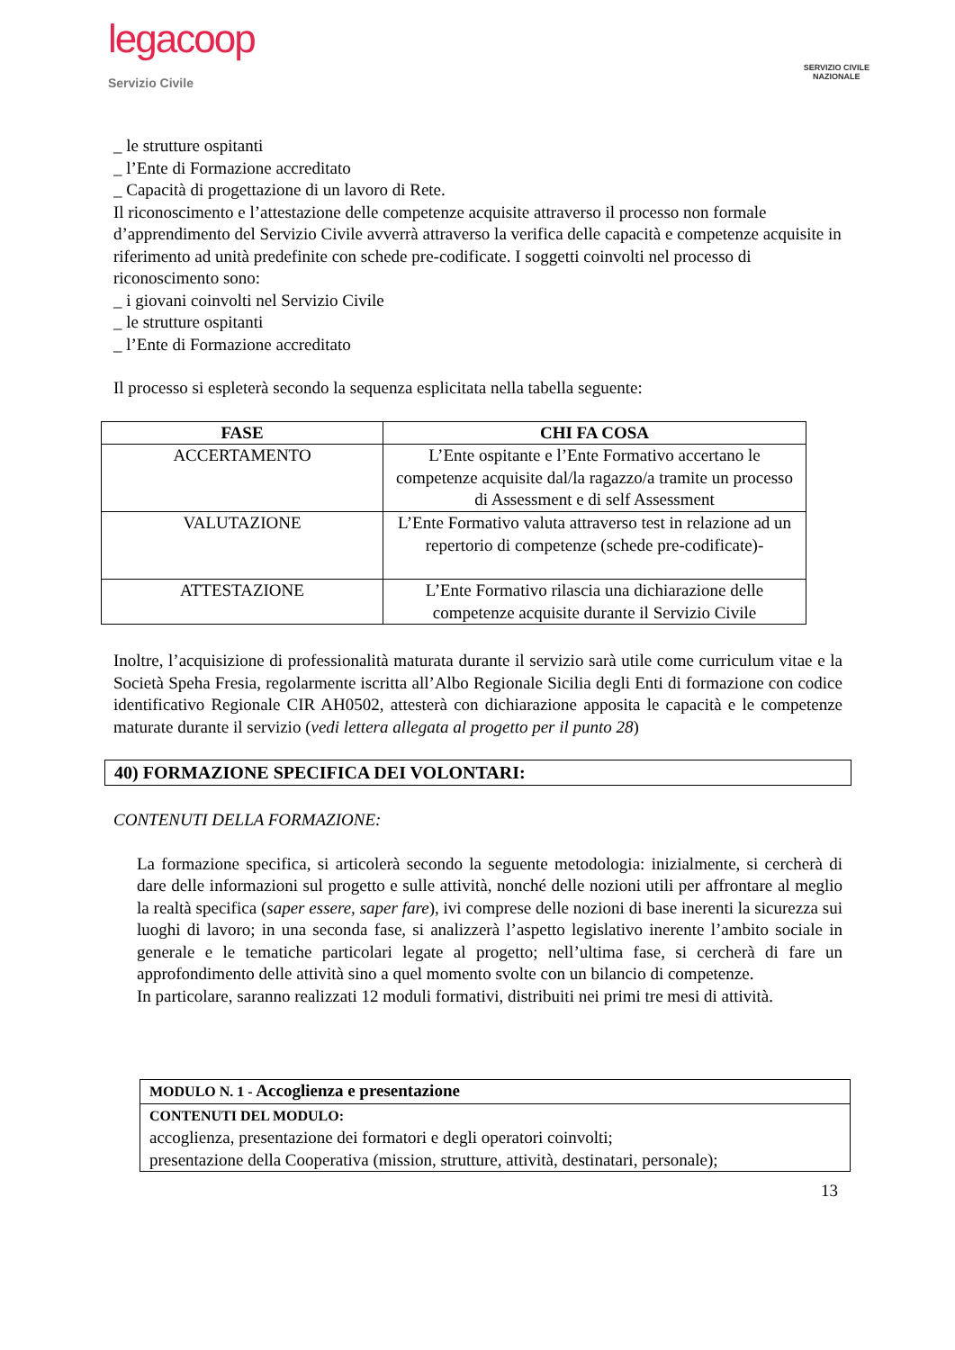legacoop
Servizio Civile
SERVIZIO CIVILE
NAZIONALE
_ le strutture ospitanti
_ l’Ente di Formazione accreditato
_ Capacità di progettazione di un lavoro di Rete.
Il riconoscimento e l’attestazione delle competenze acquisite attraverso il processo non formale d’apprendimento del Servizio Civile avverrà attraverso la verifica delle capacità e competenze acquisite in riferimento ad unità predefinite con schede pre-codificate. I soggetti coinvolti nel processo di riconoscimento sono:
_ i giovani coinvolti nel Servizio Civile
_ le strutture ospitanti
_ l’Ente di Formazione accreditato
Il processo si espleterà secondo la sequenza esplicitata nella tabella seguente:
| FASE | CHI FA COSA |
| --- | --- |
| ACCERTAMENTO | L’Ente ospitante e l’Ente Formativo accertano le competenze acquisite dal/la ragazzo/a tramite un processo di Assessment e di self Assessment |
| VALUTAZIONE | L’Ente Formativo valuta attraverso test in relazione ad un repertorio di competenze (schede pre-codificate)- |
| ATTESTAZIONE | L’Ente Formativo rilascia una dichiarazione delle competenze acquisite durante il Servizio Civile |
Inoltre, l’acquisizione di professionalità maturata durante il servizio sarà utile come curriculum vitae e la Società Speha Fresia, regolarmente iscritta all’Albo Regionale Sicilia degli Enti di formazione con codice identificativo Regionale CIR AH0502, attesterà con dichiarazione apposita le capacità e le competenze maturate durante il servizio (vedi lettera allegata al progetto per il punto 28)
40) FORMAZIONE SPECIFICA DEI VOLONTARI:
CONTENUTI DELLA FORMAZIONE:
La formazione specifica, si articolerà secondo la seguente metodologia: inizialmente, si cercherà di dare delle informazioni sul progetto e sulle attività, nonché delle nozioni utili per affrontare al meglio la realtà specifica (saper essere, saper fare), ivi comprese delle nozioni di base inerenti la sicurezza sui luoghi di lavoro; in una seconda fase, si analizzerà l’aspetto legislativo inerente l’ambito sociale in generale e le tematiche particolari legate al progetto; nell’ultima fase, si cercherà di fare un approfondimento delle attività sino a quel momento svolte con un bilancio di competenze.
In particolare, saranno realizzati 12 moduli formativi, distribuiti nei primi tre mesi di attività.
| MODULO N. 1 - Accoglienza e presentazione |
| CONTENUTI DEL MODULO: accoglienza, presentazione dei formatori e degli operatori coinvolti; presentazione della Cooperativa (mission, strutture, attività, destinatari, personale); |
13